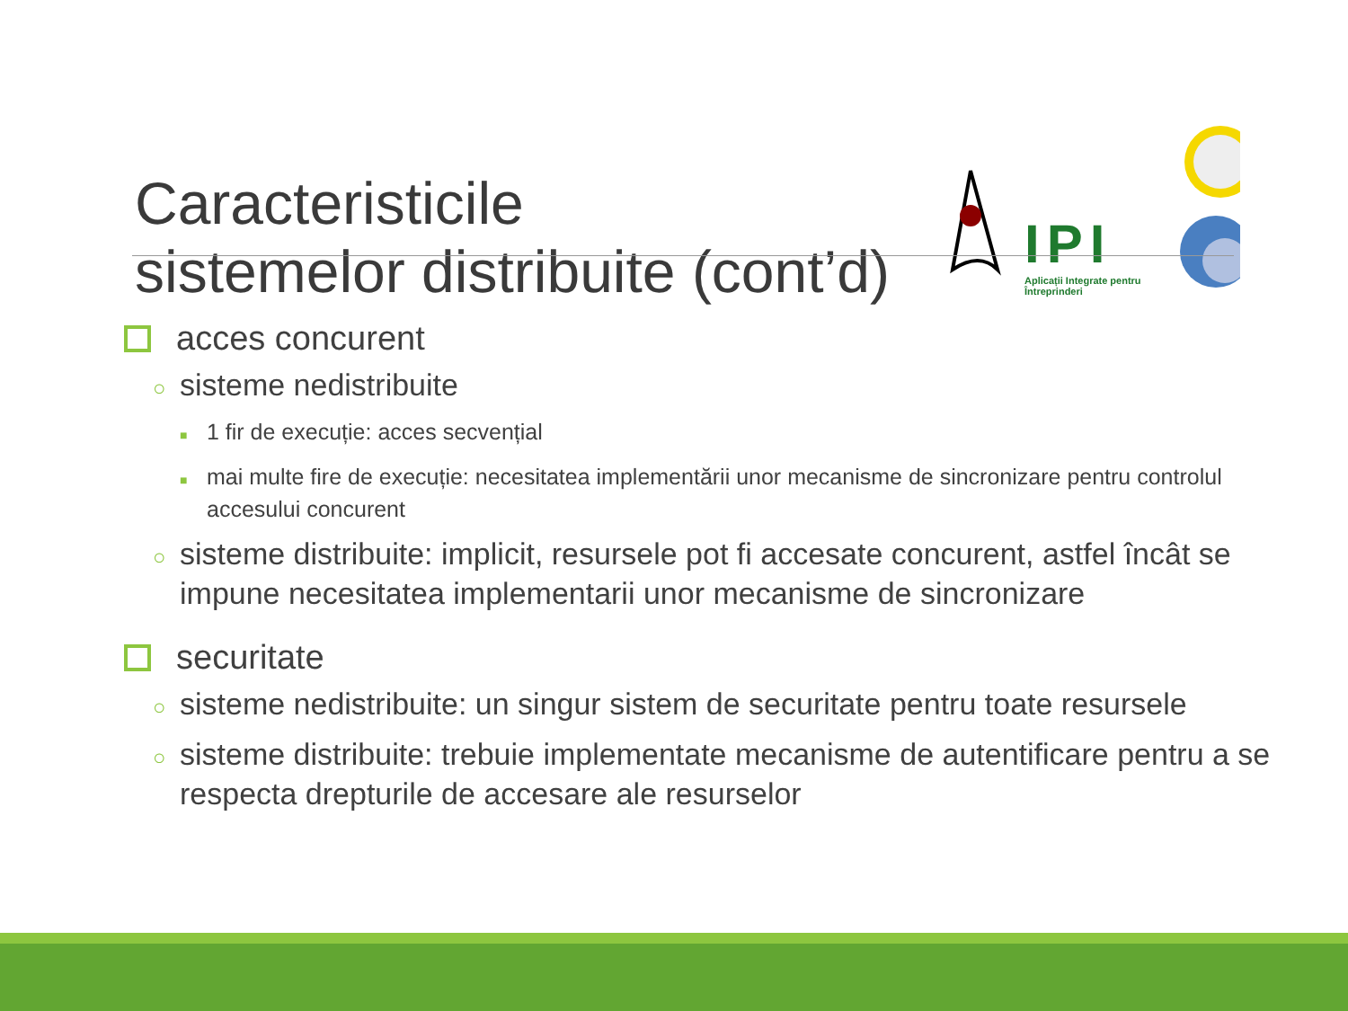Caracteristicile
sistemelor distribuite (cont’d)
IPI
Aplicații Integrate pentru Întreprinderi
acces concurent
○ sisteme nedistribuite
■ 1 fir de execuție: acces secvențial
■ mai multe fire de execuție: necesitatea implementării unor mecanisme de sincronizare pentru controlul accesului concurent
○ sisteme distribuite: implicit, resursele pot fi accesate concurent, astfel încât se impune necesitatea implementarii unor mecanisme de sincronizare
securitate
○ sisteme nedistribuite: un singur sistem de securitate pentru toate resursele
○ sisteme distribuite: trebuie implementate mecanisme de autentificare pentru a se respecta drepturile de accesare ale resurselor